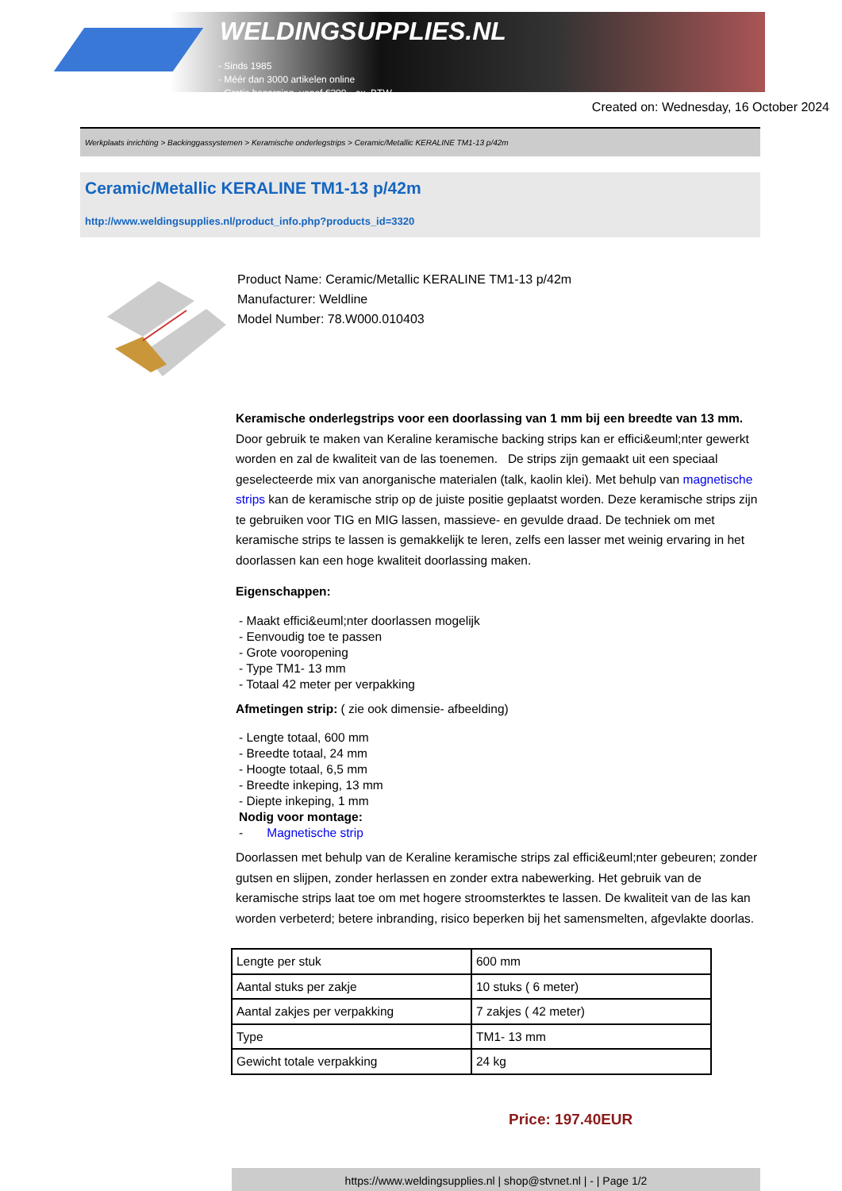WELDINGSUPPLIES.NL
- Sinds 1985
- Méér dan 3000 artikelen online
- Gratis bezorging, vanaf €200,--ex. BTW
Created on: Wednesday, 16 October 2024
Werkplaats inrichting > Backinggassystemen > Keramische onderlegstrips > Ceramic/Metallic KERALINE TM1-13 p/42m
Ceramic/Metallic KERALINE TM1-13 p/42m
http://www.weldingsupplies.nl/product_info.php?products_id=3320
Product Name: Ceramic/Metallic KERALINE TM1-13 p/42m
Manufacturer: Weldline
Model Number: 78.W000.010403
Keramische onderlegstrips voor een doorlassing van 1 mm bij een breedte van 13 mm. Door gebruik te maken van Keraline keramische backing strips kan er effici&euml;nter gewerkt worden en zal de kwaliteit van de las toenemen. De strips zijn gemaakt uit een speciaal geselecteerde mix van anorganische materialen (talk, kaolin klei). Met behulp van magnetische strips kan de keramische strip op de juiste positie geplaatst worden. Deze keramische strips zijn te gebruiken voor TIG en MIG lassen, massieve- en gevulde draad. De techniek om met keramische strips te lassen is gemakkelijk te leren, zelfs een lasser met weinig ervaring in het doorlassen kan een hoge kwaliteit doorlassing maken.
Eigenschappen:
- Maakt effici&euml;nter doorlassen mogelijk
- Eenvoudig toe te passen
- Grote vooropening
- Type TM1- 13 mm
- Totaal 42 meter per verpakking
Afmetingen strip: ( zie ook dimensie- afbeelding)
- Lengte totaal, 600 mm
- Breedte totaal, 24 mm
- Hoogte totaal, 6,5 mm
- Breedte inkeping, 13 mm
- Diepte inkeping, 1 mm
Nodig voor montage:
- Magnetische strip
Doorlassen met behulp van de Keraline keramische strips zal effici&euml;nter gebeuren; zonder gutsen en slijpen, zonder herlassen en zonder extra nabewerking. Het gebruik van de keramische strips laat toe om met hogere stroomsterktes te lassen. De kwaliteit van de las kan worden verbeterd; betere inbranding, risico beperken bij het samensmelten, afgevlakte doorlas.
| Lengte per stuk | 600 mm |
| Aantal stuks per zakje | 10 stuks ( 6 meter) |
| Aantal zakjes per verpakking | 7 zakjes ( 42 meter) |
| Type | TM1- 13 mm |
| Gewicht totale verpakking | 24 kg |
Price: 197.40EUR
https://www.weldingsupplies.nl | shop@stvnet.nl | - | Page 1/2